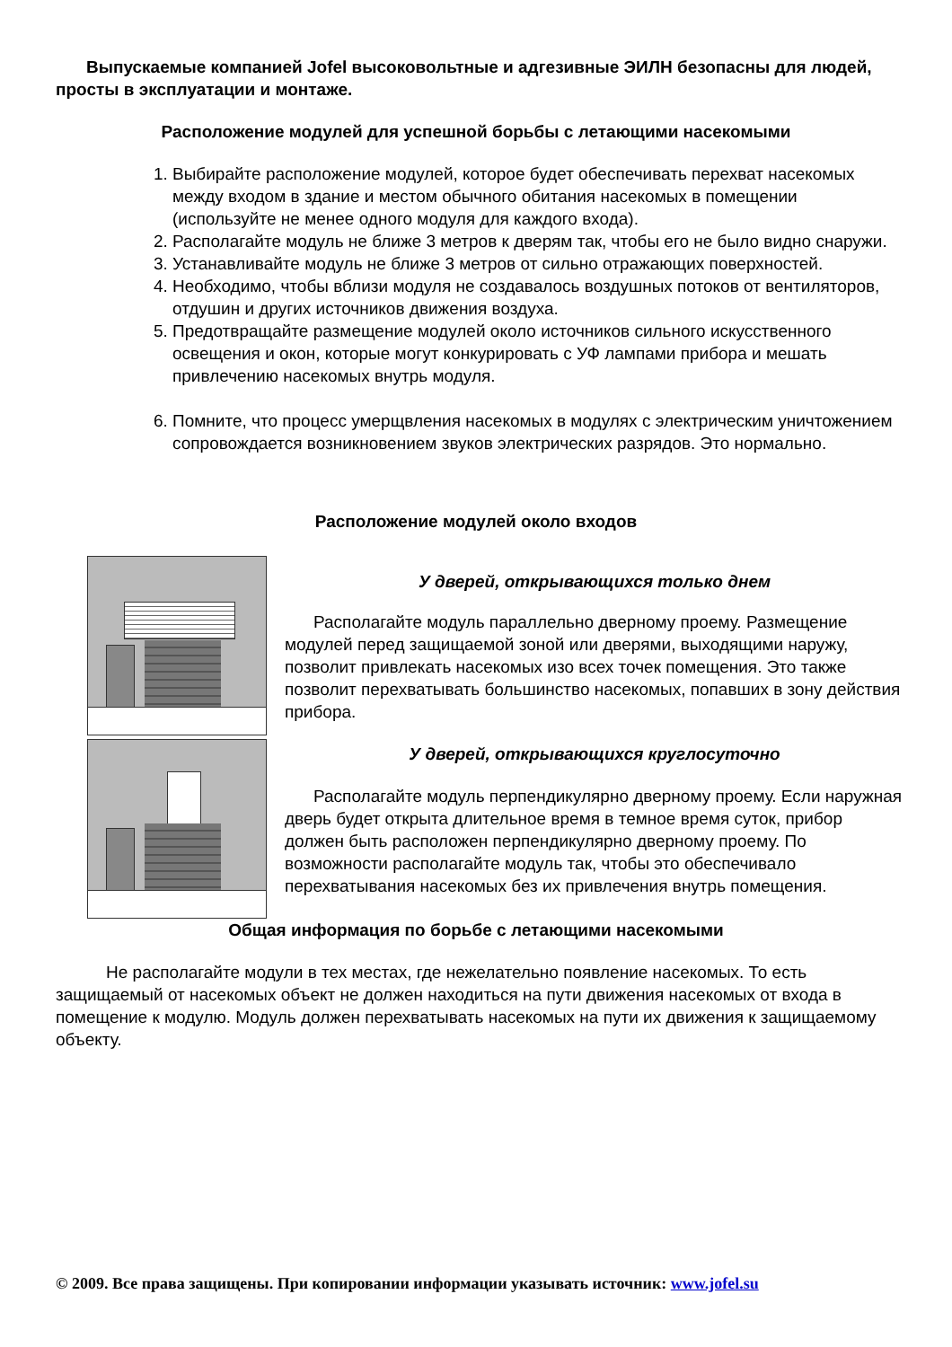Выпускаемые компанией Jofel высоковольтные и адгезивные ЭИЛН безопасны для людей, просты в эксплуатации и монтаже.
Расположение модулей для успешной борьбы с летающими насекомыми
1. Выбирайте расположение модулей, которое будет обеспечивать перехват насекомых между входом в здание и местом обычного обитания насекомых в помещении (используйте не менее одного модуля для каждого входа).
2. Располагайте модуль не ближе 3 метров к дверям так, чтобы его не было видно снаружи.
3. Устанавливайте модуль не ближе 3 метров от сильно отражающих поверхностей.
4. Необходимо, чтобы вблизи модуля не создавалось воздушных потоков от вентиляторов, отдушин и других источников движения воздуха.
5. Предотвращайте размещение модулей около источников сильного искусственного освещения и окон, которые могут конкурировать с УФ лампами прибора и мешать привлечению насекомых внутрь модуля.
6. Помните, что процесс умерщвления насекомых в модулях с электрическим уничтожением сопровождается возникновением звуков электрических разрядов. Это нормально.
Расположение модулей около входов
У дверей, открывающихся только днем
Располагайте модуль параллельно дверному проему. Размещение модулей перед защищаемой зоной или дверями, выходящими наружу, позволит привлекать насекомых изо всех точек помещения. Это также позволит перехватывать большинство насекомых, попавших в зону действия прибора.
У дверей, открывающихся круглосуточно
Располагайте модуль перпендикулярно дверному проему. Если наружная дверь будет открыта длительное время в темное время суток, прибор должен быть расположен перпендикулярно дверному проему. По возможности располагайте модуль так, чтобы это обеспечивало перехватывания насекомых без их привлечения внутрь помещения.
Общая информация по борьбе с летающими насекомыми
Не располагайте модули в тех местах, где нежелательно появление насекомых. То есть защищаемый от насекомых объект не должен находиться на пути движения насекомых от входа в помещение к модулю. Модуль должен перехватывать насекомых на пути их движения к защищаемому объекту.
© 2009. Все права защищены. При копировании информации указывать источник: www.jofel.su